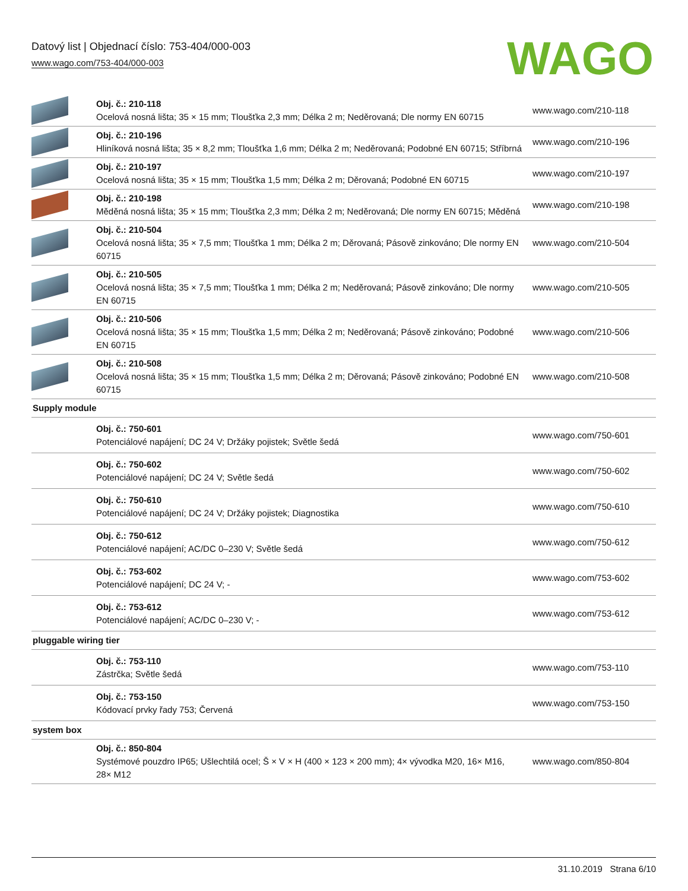Datový list | Objednací číslo: 753-404/000-003
www.wago.com/753-404/000-003
WAGO
| | Obj. č.: 210-118 Ocelová nosná lišta; 35 × 15 mm; Tloušťka 2,3 mm; Délka 2 m; Neděrovaná; Dle normy EN 60715 | www.wago.com/210-118 |
| | Obj. č.: 210-196 Hliníková nosná lišta; 35 × 8,2 mm; Tloušťka 1,6 mm; Délka 2 m; Neděrovaná; Podobné EN 60715; Stříbrná | www.wago.com/210-196 |
| | Obj. č.: 210-197 Ocelová nosná lišta; 35 × 15 mm; Tloušťka 1,5 mm; Délka 2 m; Děrovaná; Podobné EN 60715 | www.wago.com/210-197 |
| | Obj. č.: 210-198 Měděná nosná lišta; 35 × 15 mm; Tloušťka 2,3 mm; Délka 2 m; Neděrovaná; Dle normy EN 60715; Měděná | www.wago.com/210-198 |
| | Obj. č.: 210-504 Ocelová nosná lišta; 35 × 7,5 mm; Tloušťka 1 mm; Délka 2 m; Děrovaná; Pásově zinkováno; Dle normy EN 60715 | www.wago.com/210-504 |
| | Obj. č.: 210-505 Ocelová nosná lišta; 35 × 7,5 mm; Tloušťka 1 mm; Délka 2 m; Neděrovaná; Pásově zinkováno; Dle normy EN 60715 | www.wago.com/210-505 |
| | Obj. č.: 210-506 Ocelová nosná lišta; 35 × 15 mm; Tloušťka 1,5 mm; Délka 2 m; Neděrovaná; Pásově zinkováno; Podobné EN 60715 | www.wago.com/210-506 |
| | Obj. č.: 210-508 Ocelová nosná lišta; 35 × 15 mm; Tloušťka 1,5 mm; Délka 2 m; Děrovaná; Pásově zinkováno; Podobné EN 60715 | www.wago.com/210-508 |
| Supply module | | |
| | Obj. č.: 750-601 Potenciálové napájení; DC 24 V; Držáky pojistek; Světle šedá | www.wago.com/750-601 |
| | Obj. č.: 750-602 Potenciálové napájení; DC 24 V; Světle šedá | www.wago.com/750-602 |
| | Obj. č.: 750-610 Potenciálové napájení; DC 24 V; Držáky pojistek; Diagnostika | www.wago.com/750-610 |
| | Obj. č.: 750-612 Potenciálové napájení; AC/DC 0–230 V; Světle šedá | www.wago.com/750-612 |
| | Obj. č.: 753-602 Potenciálové napájení; DC 24 V; - | www.wago.com/753-602 |
| | Obj. č.: 753-612 Potenciálové napájení; AC/DC 0–230 V; - | www.wago.com/753-612 |
| pluggable wiring tier | | |
| | Obj. č.: 753-110 Zástrčka; Světle šedá | www.wago.com/753-110 |
| | Obj. č.: 753-150 Kódovací prvky řady 753; Červená | www.wago.com/753-150 |
| system box | | |
| | Obj. č.: 850-804 Systémové pouzdro IP65; Ušlechtilá ocel; Š × V × H (400 × 123 × 200 mm); 4× vývodka M20, 16× M16, 28× M12 | www.wago.com/850-804 |
31.10.2019 Strana 6/10